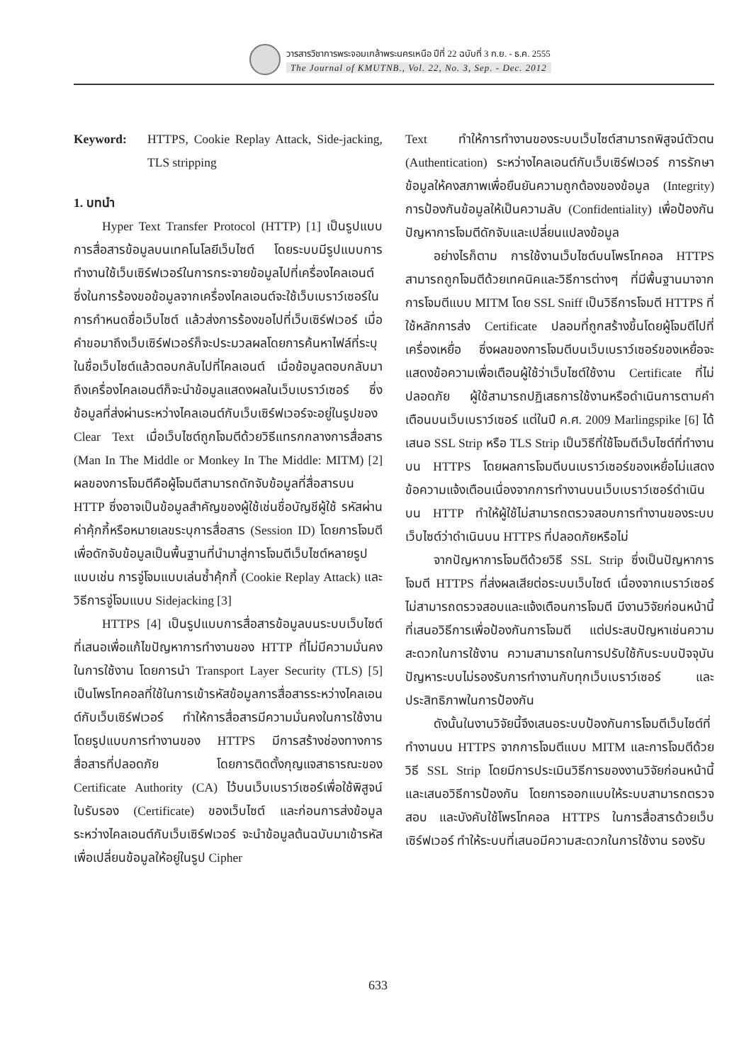วารสารวิชาการพระจอมเกล้าพระนครเหนือ ปีที่ 22 ฉบับที่ 3 ก.ย. - ธ.ค. 2555
The Journal of KMUTNB., Vol. 22, No. 3, Sep. - Dec. 2012
Keyword: HTTPS, Cookie Replay Attack, Side-jacking, TLS stripping
1. บทนำ
Hyper Text Transfer Protocol (HTTP) [1] เป็นรูปแบบการสื่อสารข้อมูลบนเทคโนโลยีเว็บไซต์ โดยระบบมีรูปแบบการทำงานใช้เว็บเซิร์ฟเวอร์ในการกระจายข้อมูลไปที่เครื่องไคลเอนต์ ซึ่งในการร้องขอข้อมูลจากเครื่องไคลเอนต์จะใช้เว็บเบราว์เซอร์ในการกำหนดชื่อเว็บไซต์ แล้วส่งการร้องขอไปที่เว็บเซิร์ฟเวอร์ เมื่อคำขอมาถึงเว็บเซิร์ฟเวอร์ก็จะประมวลผลโดยการค้นหาไฟล์ที่ระบุในชื่อเว็บไซต์แล้วตอบกลับไปที่ไคลเอนต์ เมื่อข้อมูลตอบกลับมาถึงเครื่องไคลเอนต์ก็จะนำข้อมูลแสดงผลในเว็บเบราว์เซอร์ ซึ่งข้อมูลที่ส่งผ่านระหว่างไคลเอนต์กับเว็บเซิร์ฟเวอร์จะอยู่ในรูปของ Clear Text เมื่อเว็บไซต์ถูกโจมตีด้วยวิธีแทรกกลางการสื่อสาร (Man In The Middle or Monkey In The Middle: MITM) [2] ผลของการโจมตีคือผู้โจมตีสามารถดักจับข้อมูลที่สื่อสารบน HTTP ซึ่งอาจเป็นข้อมูลสำคัญของผู้ใช้เช่นชื่อบัญชีผู้ใช้ รหัสผ่าน ค่าคุ้กกี้หรือหมายเลขระบุการสื่อสาร (Session ID) โดยการโจมตีเพื่อดักจับข้อมูลเป็นพื้นฐานที่นำมาสู่การโจมตีเว็บไซต์หลายรูปแบบเช่น การจู่โจมแบบเล่นซ้ำคุ้กกี้ (Cookie Replay Attack) และวิธีการจู่โจมแบบ Sidejacking [3]
HTTPS [4] เป็นรูปแบบการสื่อสารข้อมูลบนระบบเว็บไซต์ ที่เสนอเพื่อแก้ไขปัญหาการทำงานของ HTTP ที่ไม่มีความมั่นคงในการใช้งาน โดยการนำ Transport Layer Security (TLS) [5] เป็นโพรโทคอลที่ใช้ในการเข้ารหัสข้อมูลการสื่อสารระหว่างไคลเอนต์กับเว็บเซิร์ฟเวอร์ ทำให้การสื่อสารมีความมั่นคงในการใช้งาน โดยรูปแบบการทำงานของ HTTPS มีการสร้างช่องทางการสื่อสารที่ปลอดภัย โดยการติดตั้งกุญแจสาธารณะของ Certificate Authority (CA) ไว้บนเว็บเบราว์เซอร์เพื่อใช้พิสูจน์ใบรับรอง (Certificate) ของเว็บไซต์ และก่อนการส่งข้อมูลระหว่างไคลเอนต์กับเว็บเซิร์ฟเวอร์ จะนำข้อมูลต้นฉบับมาเข้ารหัสเพื่อเปลี่ยนข้อมูลให้อยู่ในรูป Cipher
Text ทำให้การทำงานของระบบเว็บไซต์สามารถพิสูจน์ตัวตน (Authentication) ระหว่างไคลเอนต์กับเว็บเซิร์ฟเวอร์ การรักษาข้อมูลให้คงสภาพเพื่อยืนยันความถูกต้องของข้อมูล (Integrity) การป้องกันข้อมูลให้เป็นความลับ (Confidentiality) เพื่อป้องกันปัญหาการโจมตีดักจับและเปลี่ยนแปลงข้อมูล
อย่างไรก็ตาม การใช้งานเว็บไซต์บนโพรโทคอล HTTPS สามารถถูกโจมตีด้วยเทคนิคและวิธีการต่างๆ ที่มีพื้นฐานมาจากการโจมตีแบบ MITM โดย SSL Sniff เป็นวิธีการโจมตี HTTPS ที่ใช้หลักการส่ง Certificate ปลอมที่ถูกสร้างขึ้นโดยผู้โจมตีไปที่เครื่องเหยื่อ ซึ่งผลของการโจมตีบนเว็บเบราว์เซอร์ของเหยื่อจะแสดงข้อความเพื่อเตือนผู้ใช้ว่าเว็บไซต์ใช้งาน Certificate ที่ไม่ปลอดภัย ผู้ใช้สามารถปฏิเสธการใช้งานหรือดำเนินการตามคำเตือนบนเว็บเบราว์เซอร์ แต่ในปี ค.ศ. 2009 Marlingspike [6] ได้เสนอ SSL Strip หรือ TLS Strip เป็นวิธีที่ใช้โจมตีเว็บไซต์ที่ทำงานบน HTTPS โดยผลการโจมตีบนเบราว์เซอร์ของเหยื่อไม่แสดงข้อความแจ้งเตือนเนื่องจากการทำงานบนเว็บเบราว์เซอร์ดำเนินบน HTTP ทำให้ผู้ใช้ไม่สามารถตรวจสอบการทำงานของระบบเว็บไซต์ว่าดำเนินบน HTTPS ที่ปลอดภัยหรือไม่
จากปัญหาการโจมตีด้วยวิธี SSL Strip ซึ่งเป็นปัญหาการโจมตี HTTPS ที่ส่งผลเสียต่อระบบเว็บไซต์ เนื่องจากเบราว์เซอร์ไม่สามารถตรวจสอบและแจ้งเตือนการโจมตี มีงานวิจัยก่อนหน้านี้ที่เสนอวิธีการเพื่อป้องกันการโจมตี แต่ประสบปัญหาเช่นความสะดวกในการใช้งาน ความสามารถในการปรับใช้กับระบบปัจจุบัน ปัญหาระบบไม่รองรับการทำงานกับทุกเว็บเบราว์เซอร์ และประสิทธิภาพในการป้องกัน
ดังนั้นในงานวิจัยนี้จึงเสนอระบบป้องกันการโจมตีเว็บไซต์ที่ทำงานบน HTTPS จากการโจมตีแบบ MITM และการโจมตีด้วยวิธี SSL Strip โดยมีการประเมินวิธีการของงานวิจัยก่อนหน้านี้และเสนอวิธีการป้องกัน โดยการออกแบบให้ระบบสามารถตรวจสอบ และบังคับใช้โพรโทคอล HTTPS ในการสื่อสารด้วยเว็บเซิร์ฟเวอร์ ทำให้ระบบที่เสนอมีความสะดวกในการใช้งาน รองรับ
633